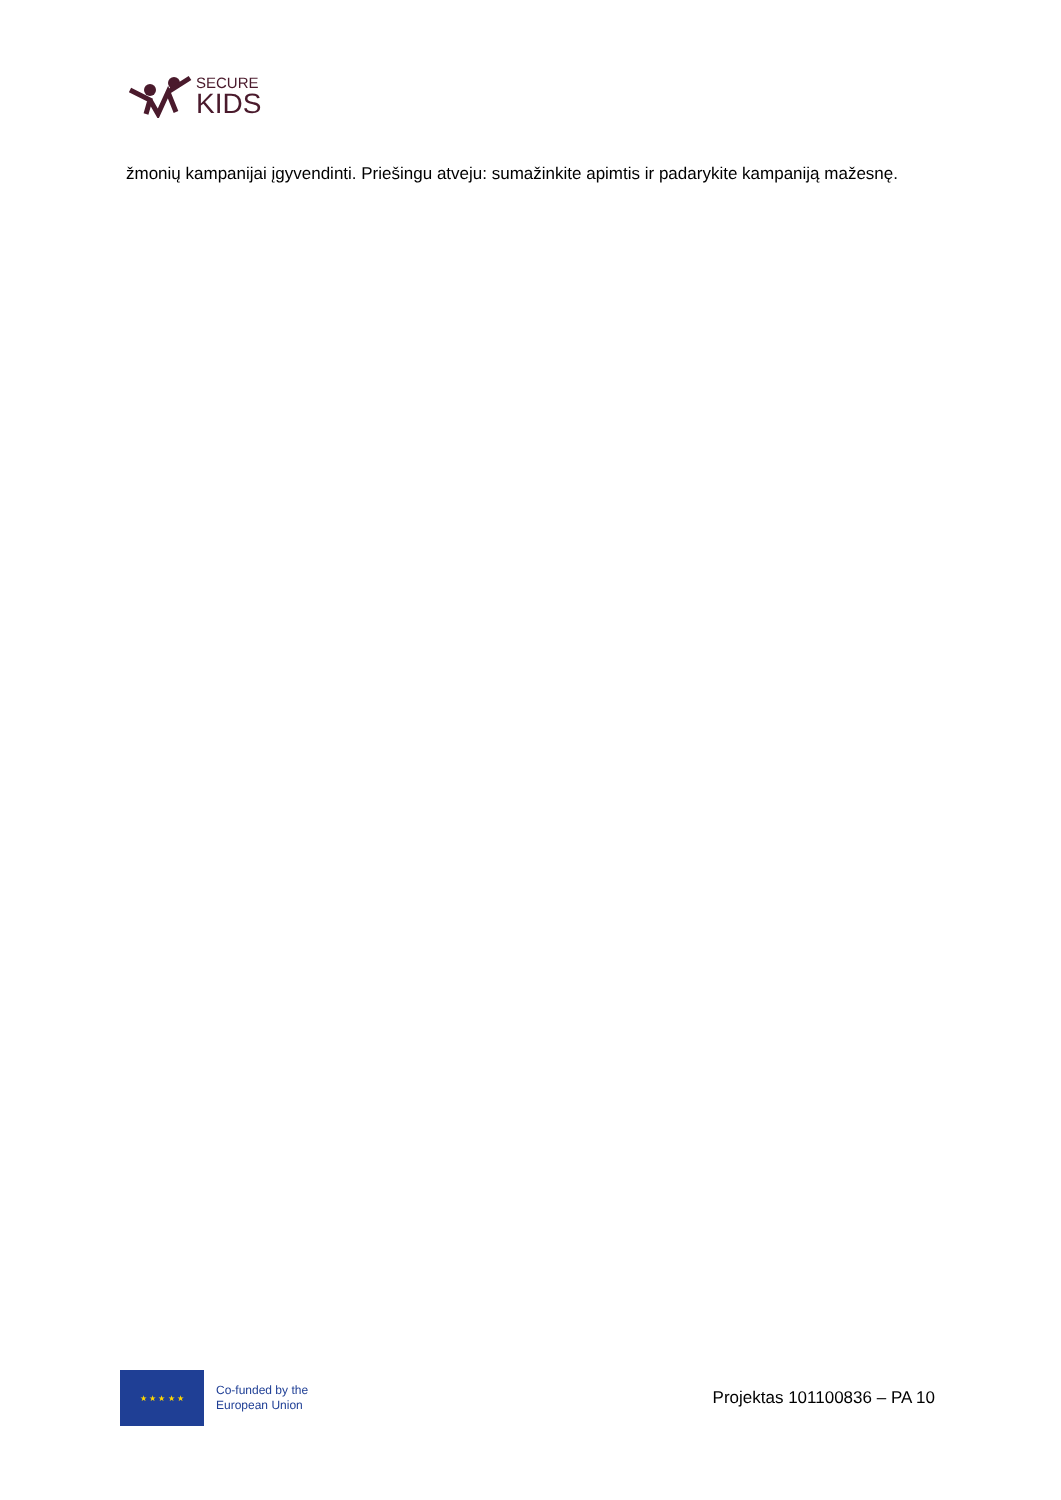SECURE
KIDS
žmonių kampanijai įgyvendinti. Priešingu atveju: sumažinkite apimtis ir padarykite kampaniją mažesnę.
★ ★ ★ ★ ★
Co-funded by the
European Union
Projektas 101100836 – PA 10